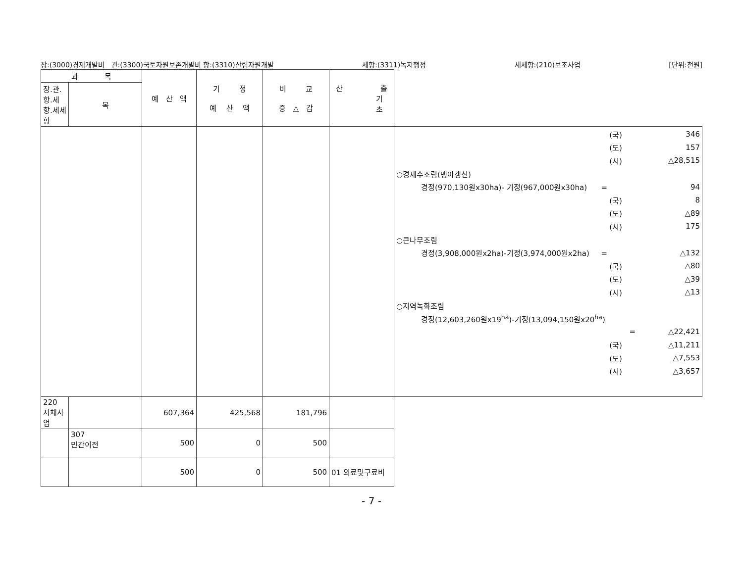장:(3000)경제개발비 관:(3300)국토자원보존개발비 항:(3310)산림자원개발 세항:(3311)녹지행정 세세항:(210)보조사업 [단위:천원]
| 과 목 | | 예 산 액 | 기 정 예 산 액 | 비 교 증 △ 감 | 산 출 기 초 | |
| --- | --- | --- | --- | --- | --- | --- |
| 장.관.항.세항.세세항 | 목 | | | | | |
| | | | | | | (국) 346 (도) 157 (시) △28,515 ○경제수조림(맹아갱신) 경정(970,130원x30ha)- 기정(967,000원x30ha) = 94 (국) 8 (도) △89 (시) 175 ○큰나무조림 경정(3,908,000원x2ha)-기정(3,974,000원x2ha) = △132 (국) △80 (도) △39 (시) △13 ○지역녹화조림 경정(12,603,260원x19<sup>ha</sup>)-기정(13,094,150원x20<sup>ha</sup>) = △22,421 (국) △11,211 (도) △7,553 (시) △3,657 |
| 220 자체사업 | | 607,364 | 425,568 | 181,796 | | |
| | 307 민간이전 | 500 | 0 | 500 | | |
| | | 500 | 0 | 500 | 01 의료및구료비 | |
- 7 -